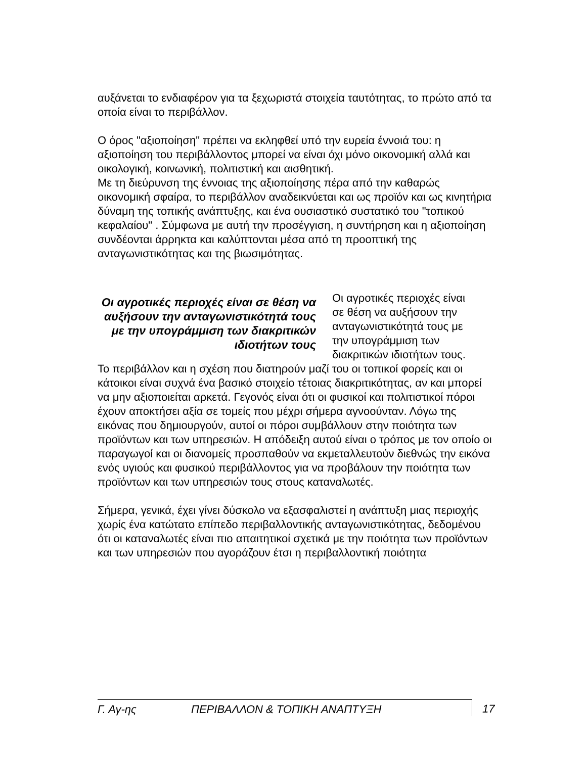αυξάνεται το ενδιαφέρον για τα ξεχωριστά στοιχεία ταυτότητας, το πρώτο από τα οποία είναι το περιβάλλον.
Ο όρος "αξιοποίηση" πρέπει να εκληφθεί υπό την ευρεία έννοιά του: η αξιοποίηση του περιβάλλοντος μπορεί να είναι όχι μόνο οικονομική αλλά και οικολογική, κοινωνική, πολιτιστική και αισθητική.
Με τη διεύρυνση της έννοιας της αξιοποίησης πέρα από την καθαρώς οικονομική σφαίρα, το περιβάλλον αναδεικνύεται και ως προϊόν και ως κινητήρια δύναμη της τοπικής ανάπτυξης, και ένα ουσιαστικό συστατικό του "τοπικού κεφαλαίου" . Σύμφωνα με αυτή την προσέγγιση, η συντήρηση και η αξιοποίηση συνδέονται άρρηκτα και καλύπτονται μέσα από τη προοπτική της ανταγωνιστικότητας και της βιωσιμότητας.
Οι αγροτικές περιοχές είναι σε θέση να αυξήσουν την ανταγωνιστικότητά τους με την υπογράμμιση των διακριτικών ιδιοτήτων τους
Οι αγροτικές περιοχές είναι σε θέση να αυξήσουν την ανταγωνιστικότητά τους με την υπογράμμιση των διακριτικών ιδιοτήτων τους.
Το περιβάλλον και η σχέση που διατηρούν μαζί του οι τοπικοί φορείς και οι κάτοικοι είναι συχνά ένα βασικό στοιχείο τέτοιας διακριτικότητας, αν και μπορεί να μην αξιοποιείται αρκετά. Γεγονός είναι ότι οι φυσικοί και πολιτιστικοί πόροι έχουν αποκτήσει αξία σε τομείς που μέχρι σήμερα αγνοούνταν. Λόγω της εικόνας που δημιουργούν, αυτοί οι πόροι συμβάλλουν στην ποιότητα των προϊόντων και των υπηρεσιών. Η απόδειξη αυτού είναι ο τρόπος με τον οποίο οι παραγωγοί και οι διανομείς προσπαθούν να εκμεταλλευτούν διεθνώς την εικόνα ενός υγιούς και φυσικού περιβάλλοντος για να προβάλουν την ποιότητα των προϊόντων και των υπηρεσιών τους στους καταναλωτές.
Σήμερα, γενικά, έχει γίνει δύσκολο να εξασφαλιστεί η ανάπτυξη μιας περιοχής χωρίς ένα κατώτατο επίπεδο περιβαλλοντικής ανταγωνιστικότητας, δεδομένου ότι οι καταναλωτές είναι πιο απαιτητικοί σχετικά με την ποιότητα των προϊόντων και των υπηρεσιών που αγοράζουν έτσι η περιβαλλοντική ποιότητα
Γ. Αγ-ης ΠΕΡΙΒΑΛΛΟΝ & ΤΟΠΙΚΗ ΑΝΑΠΤΥΞΗ 17